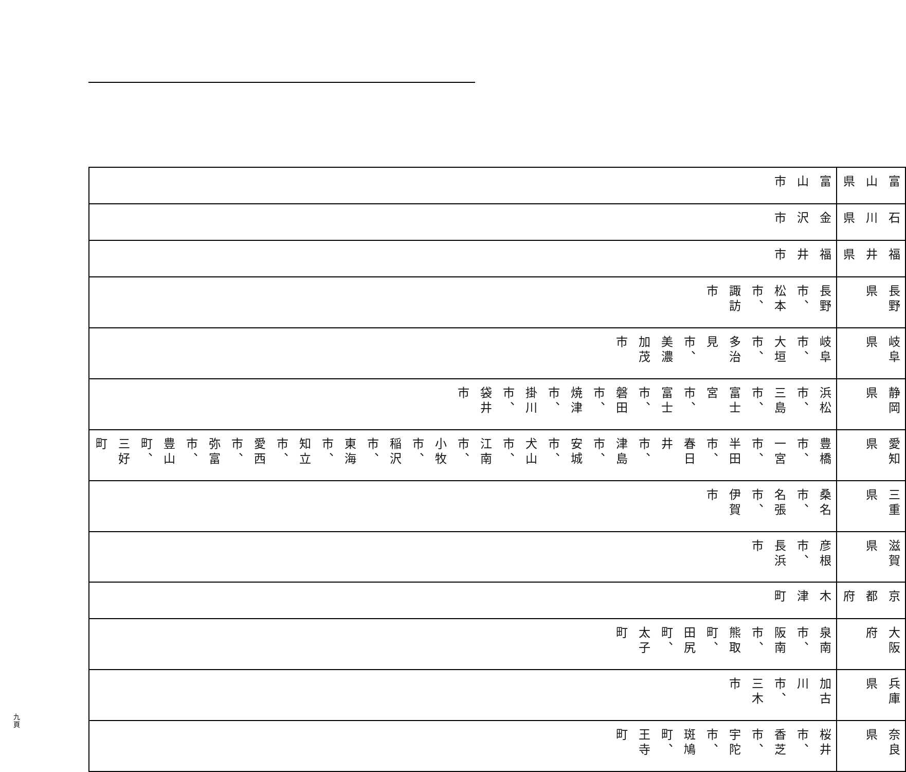| 富山県 | 石川県 | 福井県 | 長野県 | 岐阜県 | 静岡県 | 愛知県 | 三重県 | 滋賀県 | 京都府 | 大阪府 | 兵庫県 | 奈良県 |
| 富山市 | 金沢市 | 福井市 | 長野市、松本市、諏訪市 | 岐阜市、大垣市、多治見市、美濃加茂市 | 浜松市、三島市、富士宮市、富士市、磐田市、焼津市、掛川市、袋井市 | 豊橋市、一宮市、半田市、春日井市、津島市、安城市、犬山市、江南市、小牧市、稲沢市、東海市、知立市、愛西市、弥富市、豊山町、三好町 | 桑名市、名張市、伊賀市 | 彦根市、長浜市 | 木津町 | 泉南市、阪南市、熊取町、田尻町、太子町 | 加古川市、三木市 | 桜井市、香芝市、宇陀市、斑鳩町、王寺町 |
九 頁